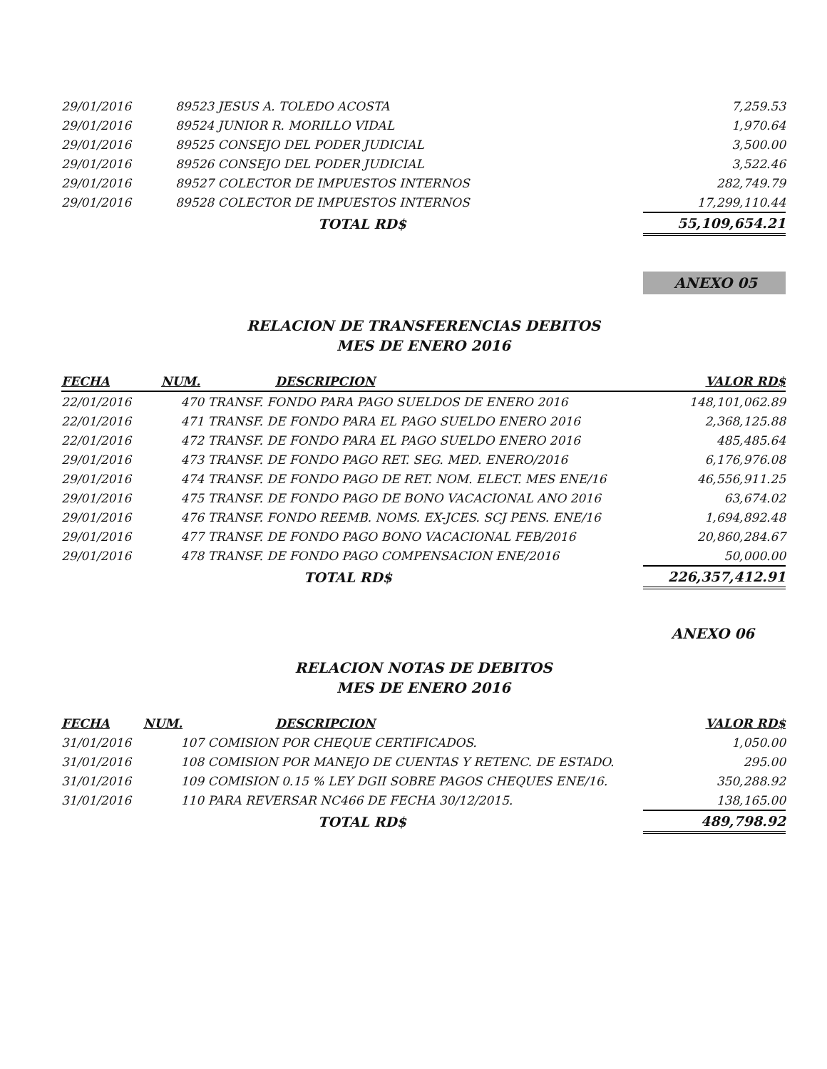| 29/01/2016 | 89523 JESUS A. TOLEDO ACOSTA | 7,259.53 |
| 29/01/2016 | 89524 JUNIOR R. MORILLO VIDAL | 1,970.64 |
| 29/01/2016 | 89525 CONSEJO DEL PODER JUDICIAL | 3,500.00 |
| 29/01/2016 | 89526 CONSEJO DEL PODER JUDICIAL | 3,522.46 |
| 29/01/2016 | 89527 COLECTOR DE IMPUESTOS INTERNOS | 282,749.79 |
| 29/01/2016 | 89528 COLECTOR DE IMPUESTOS INTERNOS | 17,299,110.44 |
| | TOTAL RD$ | 55,109,654.21 |
ANEXO 05
RELACION DE TRANSFERENCIAS DEBITOS
MES DE ENERO 2016
| FECHA | NUM. | DESCRIPCION | VALOR RD$ |
| --- | --- | --- | --- |
| 22/01/2016 | 470 | TRANSF. FONDO PARA PAGO SUELDOS DE ENERO 2016 | 148,101,062.89 |
| 22/01/2016 | 471 | TRANSF. DE FONDO PARA EL PAGO SUELDO ENERO 2016 | 2,368,125.88 |
| 22/01/2016 | 472 | TRANSF. DE FONDO PARA EL PAGO SUELDO ENERO 2016 | 485,485.64 |
| 29/01/2016 | 473 | TRANSF. DE FONDO PAGO RET. SEG. MED. ENERO/2016 | 6,176,976.08 |
| 29/01/2016 | 474 | TRANSF. DE FONDO PAGO DE RET. NOM. ELECT. MES ENE/16 | 46,556,911.25 |
| 29/01/2016 | 475 | TRANSF. DE FONDO PAGO DE BONO VACACIONAL ANO 2016 | 63,674.02 |
| 29/01/2016 | 476 | TRANSF. FONDO REEMB. NOMS. EX-JCES. SCJ PENS. ENE/16 | 1,694,892.48 |
| 29/01/2016 | 477 | TRANSF. DE FONDO PAGO BONO VACACIONAL FEB/2016 | 20,860,284.67 |
| 29/01/2016 | 478 | TRANSF. DE FONDO PAGO COMPENSACION ENE/2016 | 50,000.00 |
| | | TOTAL RD$ | 226,357,412.91 |
ANEXO 06
RELACION NOTAS DE DEBITOS
MES DE ENERO 2016
| FECHA | NUM. | DESCRIPCION | VALOR RD$ |
| --- | --- | --- | --- |
| 31/01/2016 | 107 | COMISION POR CHEQUE CERTIFICADOS. | 1,050.00 |
| 31/01/2016 | 108 | COMISION POR MANEJO DE CUENTAS Y RETENC. DE ESTADO. | 295.00 |
| 31/01/2016 | 109 | COMISION 0.15 % LEY DGII SOBRE PAGOS CHEQUES ENE/16. | 350,288.92 |
| 31/01/2016 | 110 | PARA REVERSAR NC466 DE FECHA 30/12/2015. | 138,165.00 |
| | | TOTAL RD$ | 489,798.92 |